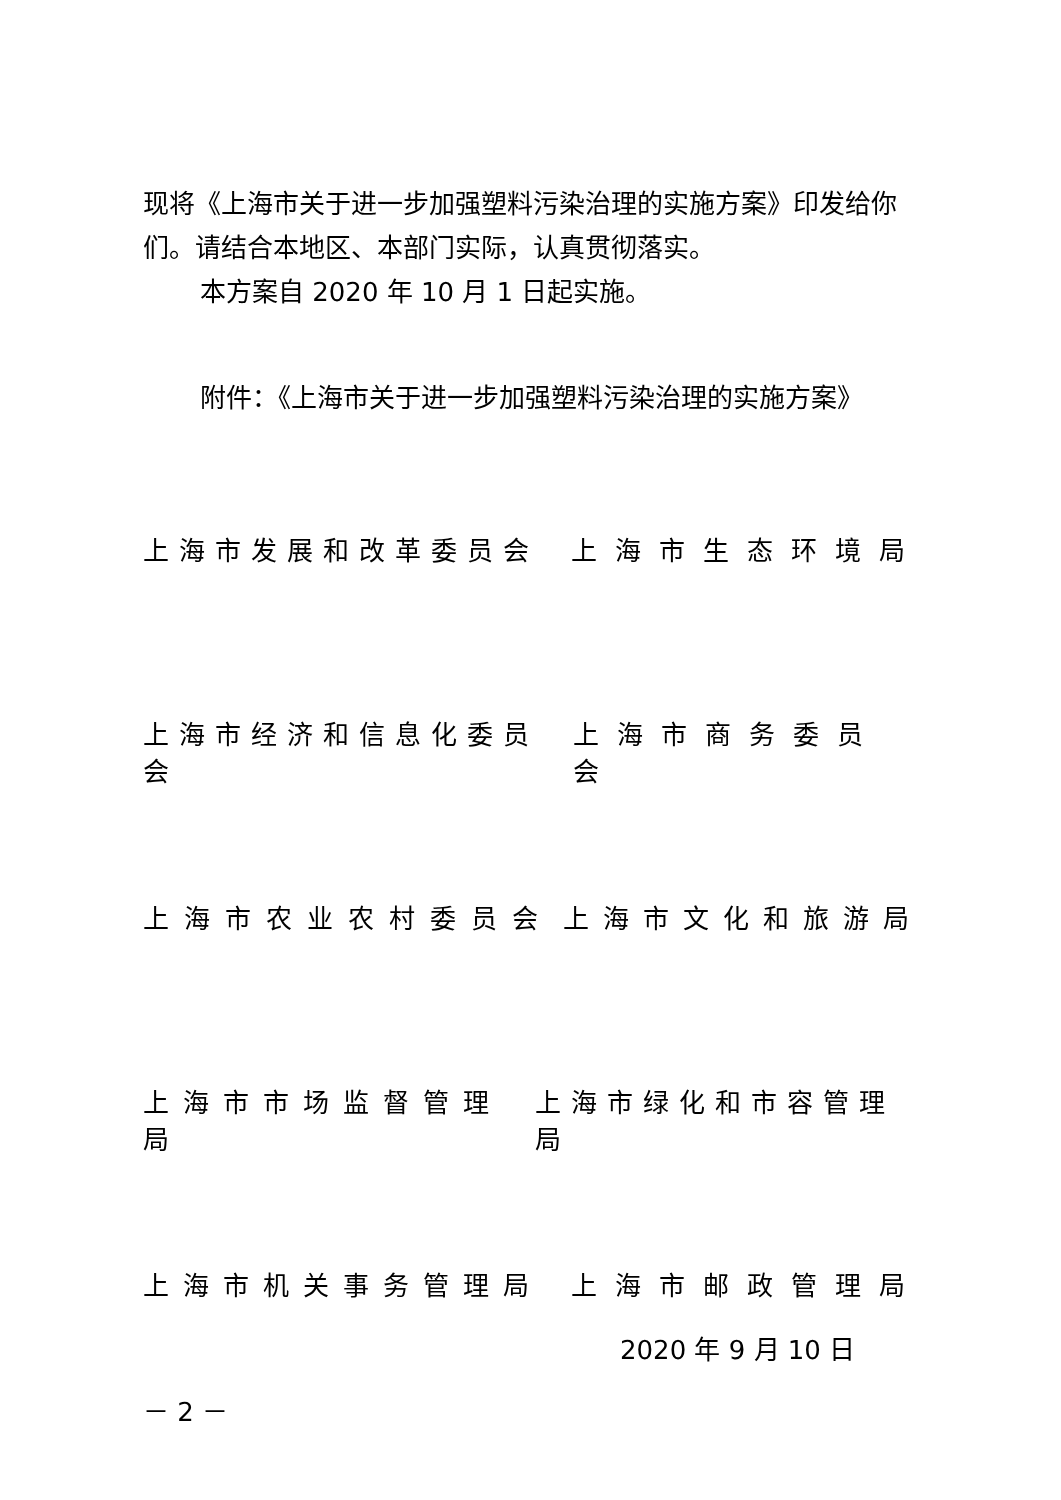现将《上海市关于进一步加强塑料污染治理的实施方案》印发给你们。请结合本地区、本部门实际，认真贯彻落实。
本方案自 2020 年 10 月 1 日起实施。
附件：《上海市关于进一步加强塑料污染治理的实施方案》
上海市发展和改革委员会 上海市生态环境局
上海市经济和信息化委员会 上海市商务委员会
上海市农业农村委员会 上海市文化和旅游局
上海市市场监督管理局 上海市绿化和市容管理局
上海市机关事务管理局 上海市邮政管理局
2020 年 9 月 10 日
－ 2 －